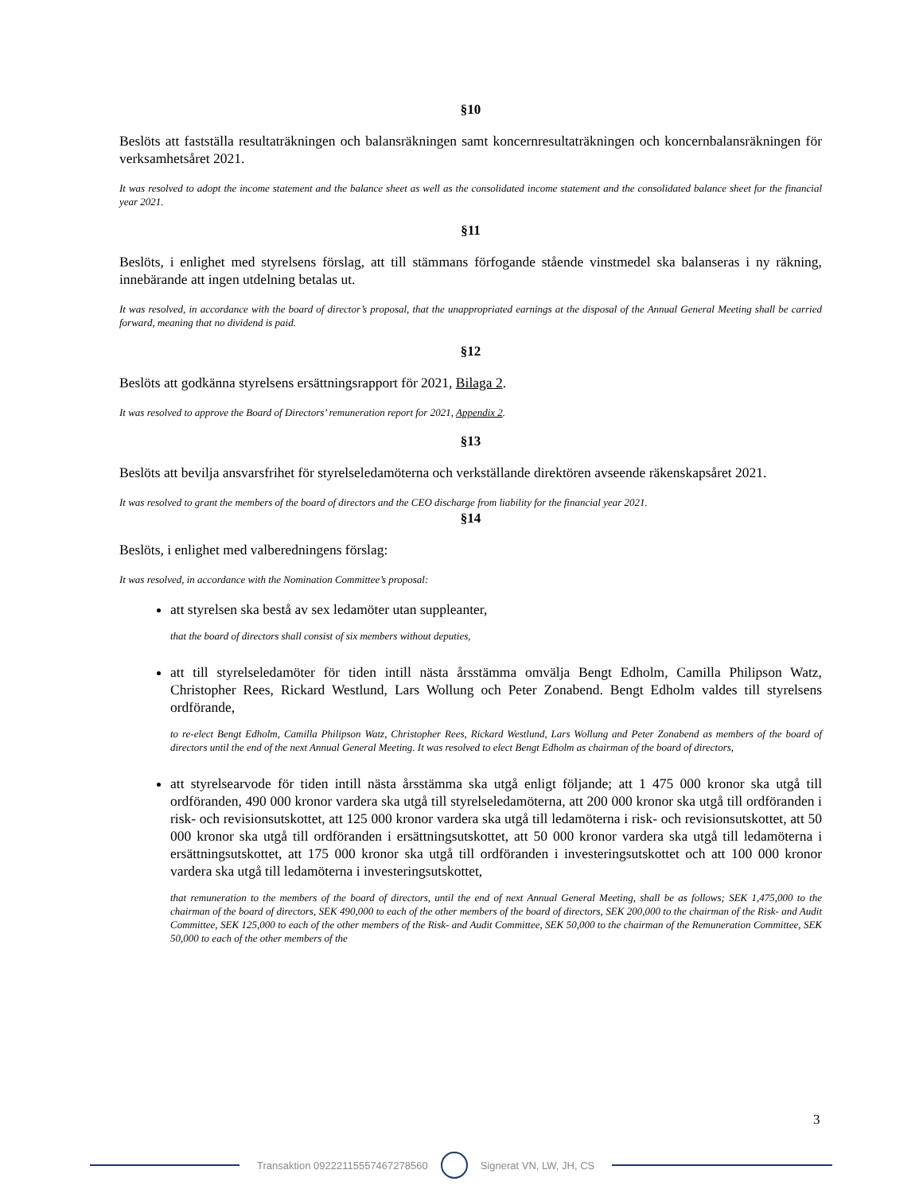§10
Beslöts att fastställa resultaträkningen och balansräkningen samt koncernresultaträkningen och koncernbalansräkningen för verksamhetsåret 2021.
It was resolved to adopt the income statement and the balance sheet as well as the consolidated income statement and the consolidated balance sheet for the financial year 2021.
§11
Beslöts, i enlighet med styrelsens förslag, att till stämmans förfogande stående vinstmedel ska balanseras i ny räkning, innebärande att ingen utdelning betalas ut.
It was resolved, in accordance with the board of director’s proposal, that the unappropriated earnings at the disposal of the Annual General Meeting shall be carried forward, meaning that no dividend is paid.
§12
Beslöts att godkänna styrelsens ersättningsrapport för 2021, Bilaga 2.
It was resolved to approve the Board of Directors’ remuneration report for 2021, Appendix 2.
§13
Beslöts att bevilja ansvarsfrihet för styrelseledamöterna och verkställande direktören avseende räkenskapsåret 2021.
It was resolved to grant the members of the board of directors and the CEO discharge from liability for the financial year 2021.
§14
Beslöts, i enlighet med valberedningens förslag:
It was resolved, in accordance with the Nomination Committee’s proposal:
att styrelsen ska bestå av sex ledamöter utan suppleanter,
that the board of directors shall consist of six members without deputies,
att till styrelseledamöter för tiden intill nästa årsstämma omvälja Bengt Edholm, Camilla Philipson Watz, Christopher Rees, Rickard Westlund, Lars Wollung och Peter Zonabend. Bengt Edholm valdes till styrelsens ordförande,
to re-elect Bengt Edholm, Camilla Philipson Watz, Christopher Rees, Rickard Westlund, Lars Wollung and Peter Zonabend as members of the board of directors until the end of the next Annual General Meeting. It was resolved to elect Bengt Edholm as chairman of the board of directors,
att styrelsearvode för tiden intill nästa årsstämma ska utgå enligt följande; att 1 475 000 kronor ska utgå till ordföranden, 490 000 kronor vardera ska utgå till styrelseledamöterna, att 200 000 kronor ska utgå till ordföranden i risk- och revisionsutskottet, att 125 000 kronor vardera ska utgå till ledamöterna i risk- och revisionsutskottet, att 50 000 kronor ska utgå till ordföranden i ersättningsutskottet, att 50 000 kronor vardera ska utgå till ledamöterna i ersättningsutskottet, att 175 000 kronor ska utgå till ordföranden i investeringsutskottet och att 100 000 kronor vardera ska utgå till ledamöterna i investeringsutskottet,
that remuneration to the members of the board of directors, until the end of next Annual General Meeting, shall be as follows; SEK 1,475,000 to the chairman of the board of directors, SEK 490,000 to each of the other members of the board of directors, SEK 200,000 to the chairman of the Risk- and Audit Committee, SEK 125,000 to each of the other members of the Risk- and Audit Committee, SEK 50,000 to the chairman of the Remuneration Committee, SEK 50,000 to each of the other members of the
3
Transaktion 09222115557467278560
Signerat VN, LW, JH, CS